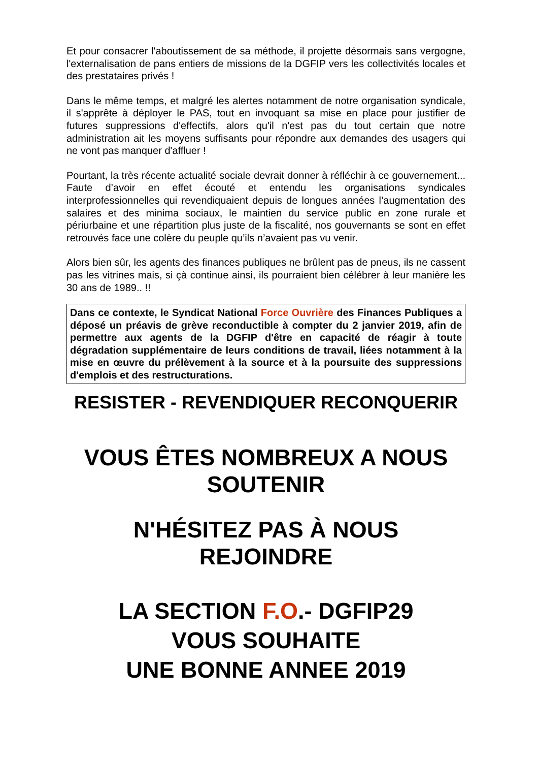Et pour consacrer l'aboutissement de sa méthode, il projette désormais sans vergogne, l'externalisation de pans entiers de missions de la DGFIP vers les collectivités locales et des prestataires privés !
Dans le même temps, et malgré les alertes notamment de notre organisation syndicale, il s'apprête à déployer le PAS, tout en invoquant sa mise en place pour justifier de futures suppressions d'effectifs, alors qu'il n'est pas du tout certain que notre administration ait les moyens suffisants pour répondre aux demandes des usagers qui ne vont pas manquer d'affluer !
Pourtant, la très récente actualité sociale devrait donner à réfléchir à ce gouvernement... Faute d’avoir en effet écouté et entendu les organisations syndicales interprofessionnelles qui revendiquaient depuis de longues années l’augmentation des salaires et des minima sociaux, le maintien du service public en zone rurale et périurbaine et une répartition plus juste de la fiscalité, nos gouvernants se sont en effet retrouvés face une colère du peuple qu’ils n’avaient pas vu venir.
Alors bien sûr, les agents des finances publiques ne brûlent pas de pneus, ils ne cassent pas les vitrines mais, si çà continue ainsi, ils pourraient bien célébrer à leur manière les 30 ans de 1989.. !!
Dans ce contexte, le Syndicat National Force Ouvrière des Finances Publiques a déposé un préavis de grève reconductible à compter du 2 janvier 2019, afin de permettre aux agents de la DGFIP d'être en capacité de réagir à toute dégradation supplémentaire de leurs conditions de travail, liées notamment à la mise en œuvre du prélèvement à la source et à la poursuite des suppressions d'emplois et des restructurations.
RESISTER - REVENDIQUER RECONQUERIR
VOUS ÊTES NOMBREUX A NOUS
SOUTENIR
N'HÉSITEZ PAS À NOUS
REJOINDRE
LA SECTION F.O.- DGFIP29
VOUS SOUHAITE
UNE BONNE ANNEE 2019